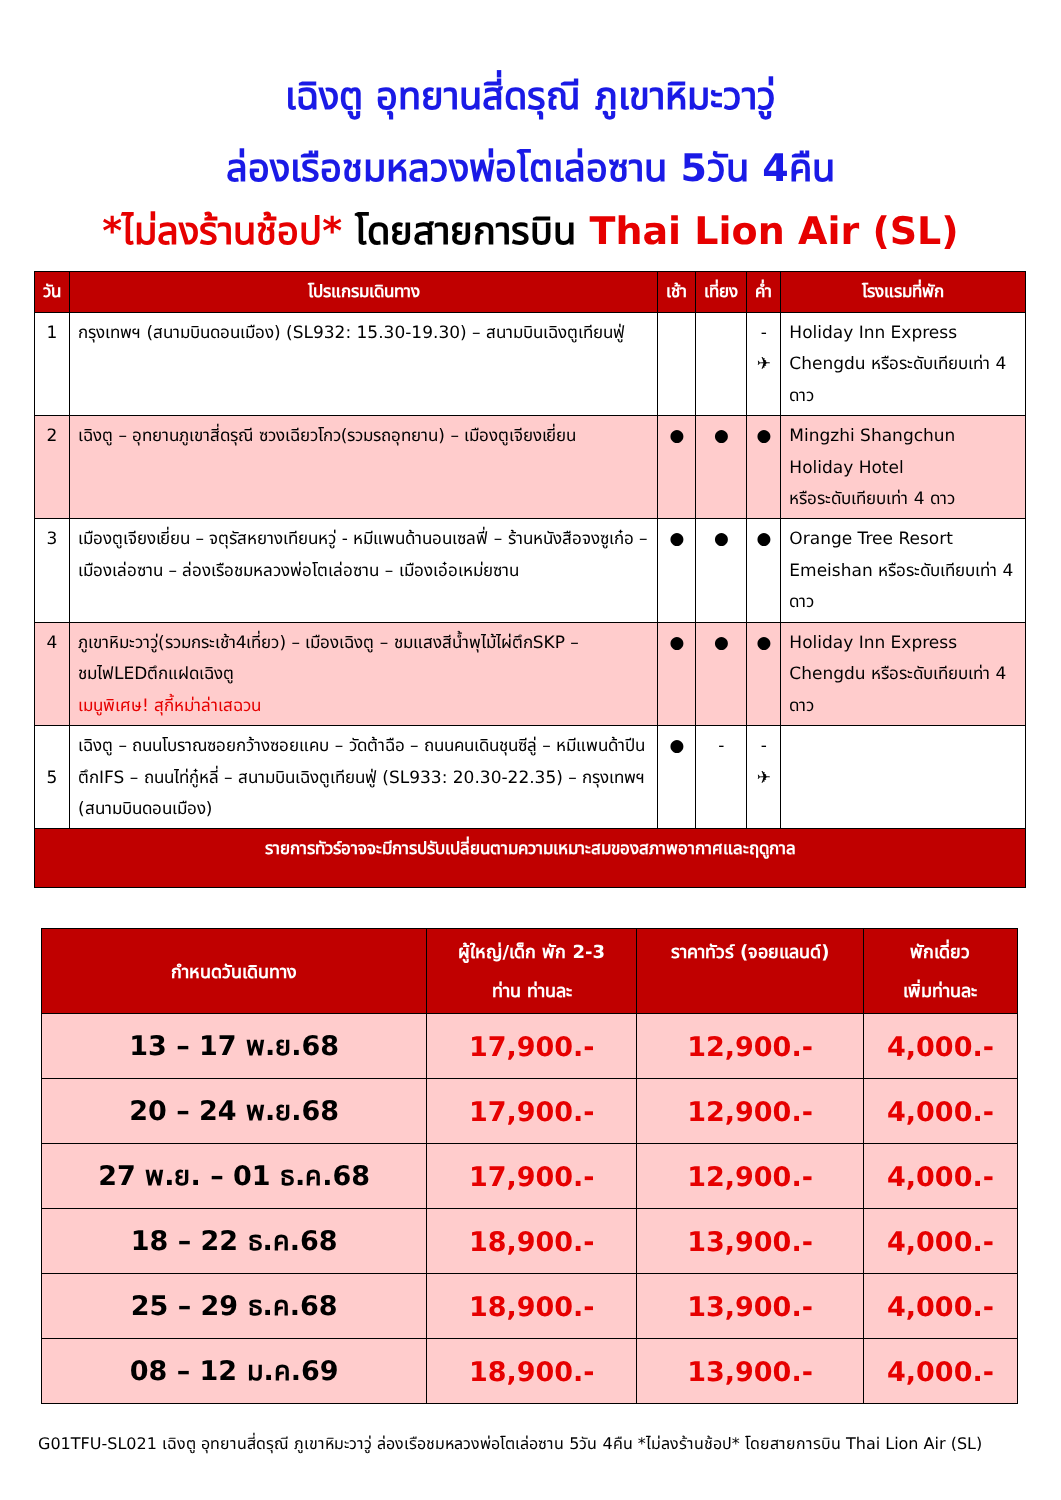เฉิงตู อุทยานสี่ดรุณี ภูเขาหิมะวาวู่
ล่องเรือชมหลวงพ่อโตเล่อซาน 5วัน 4คืน
*ไม่ลงร้านช้อป* โดยสายการบิน Thai Lion Air (SL)
| วัน | โปรแกรมเดินทาง | เช้า | เที่ยง | ค่ำ | โรงแรมที่พัก |
| --- | --- | --- | --- | --- | --- |
| 1 | กรุงเทพฯ (สนามบินดอนเมือง) (SL932: 15.30-19.30) – สนามบินเฉิงตูเทียนฟู่ | | | - ✈ | Holiday Inn Express Chengdu หรือระดับเทียบเท่า 4 ดาว |
| 2 | เฉิงตู – อุทยานภูเขาสี่ดรุณี ซวงเฉียวโกว(รวมรถอุทยาน) – เมืองตูเจียงเยี่ยน | ● | ● | ● | Mingzhi Shangchun Holiday Hotel หรือระดับเทียบเท่า 4 ดาว |
| 3 | เมืองตูเจียงเยี่ยน – จตุรัสหยางเทียนหวู่ - หมีแพนด้านอนเซลฟี่ – ร้านหนังสือจงซูเก๋อ – เมืองเล่อซาน – ล่องเรือชมหลวงพ่อโตเล่อซาน – เมืองเอ๋อเหม่ยซาน | ● | ● | ● | Orange Tree Resort Emeishan หรือระดับเทียบเท่า 4 ดาว |
| 4 | ภูเขาหิมะวาวู่(รวมกระเช้า4เที่ยว) – เมืองเฉิงตู – ชมแสงสีน้ำพุไม้ไผ่ตึกSKP – ชมไฟLEDตึกแฝดเฉิงตู เมนูพิเศษ! สุกี้หม่าล่าเสฉวน | ● | ● | ● | Holiday Inn Express Chengdu หรือระดับเทียบเท่า 4 ดาว |
| 5 | เฉิงตู – ถนนโบราณซอยกว้างซอยแคบ – วัดต้าฉือ – ถนนคนเดินชุนซีลู่ – หมีแพนด้าปีนตึกIFS – ถนนไท่กู๋หลี่ – สนามบินเฉิงตูเทียนฟู่ (SL933: 20.30-22.35) – กรุงเทพฯ (สนามบินดอนเมือง) | ● | - | - ✈ | |
| รายการทัวร์อาจจะมีการปรับเปลี่ยนตามความเหมาะสมของสภาพอากาศและฤดูกาล | | | | | |
| กำหนดวันเดินทาง | ผู้ใหญ่/เด็ก พัก 2-3 ท่าน ท่านละ | ราคาทัวร์ (จอยแลนด์) | พักเดี่ยว เพิ่มท่านละ |
| --- | --- | --- | --- |
| 13 – 17 พ.ย.68 | 17,900.- | 12,900.- | 4,000.- |
| 20 – 24 พ.ย.68 | 17,900.- | 12,900.- | 4,000.- |
| 27 พ.ย. – 01 ธ.ค.68 | 17,900.- | 12,900.- | 4,000.- |
| 18 – 22 ธ.ค.68 | 18,900.- | 13,900.- | 4,000.- |
| 25 – 29 ธ.ค.68 | 18,900.- | 13,900.- | 4,000.- |
| 08 – 12 ม.ค.69 | 18,900.- | 13,900.- | 4,000.- |
G01TFU-SL021 เฉิงตู อุทยานสี่ดรุณี ภูเขาหิมะวาวู่ ล่องเรือชมหลวงพ่อโตเล่อซาน 5วัน 4คืน *ไม่ลงร้านช้อป* โดยสายการบิน Thai Lion Air (SL)